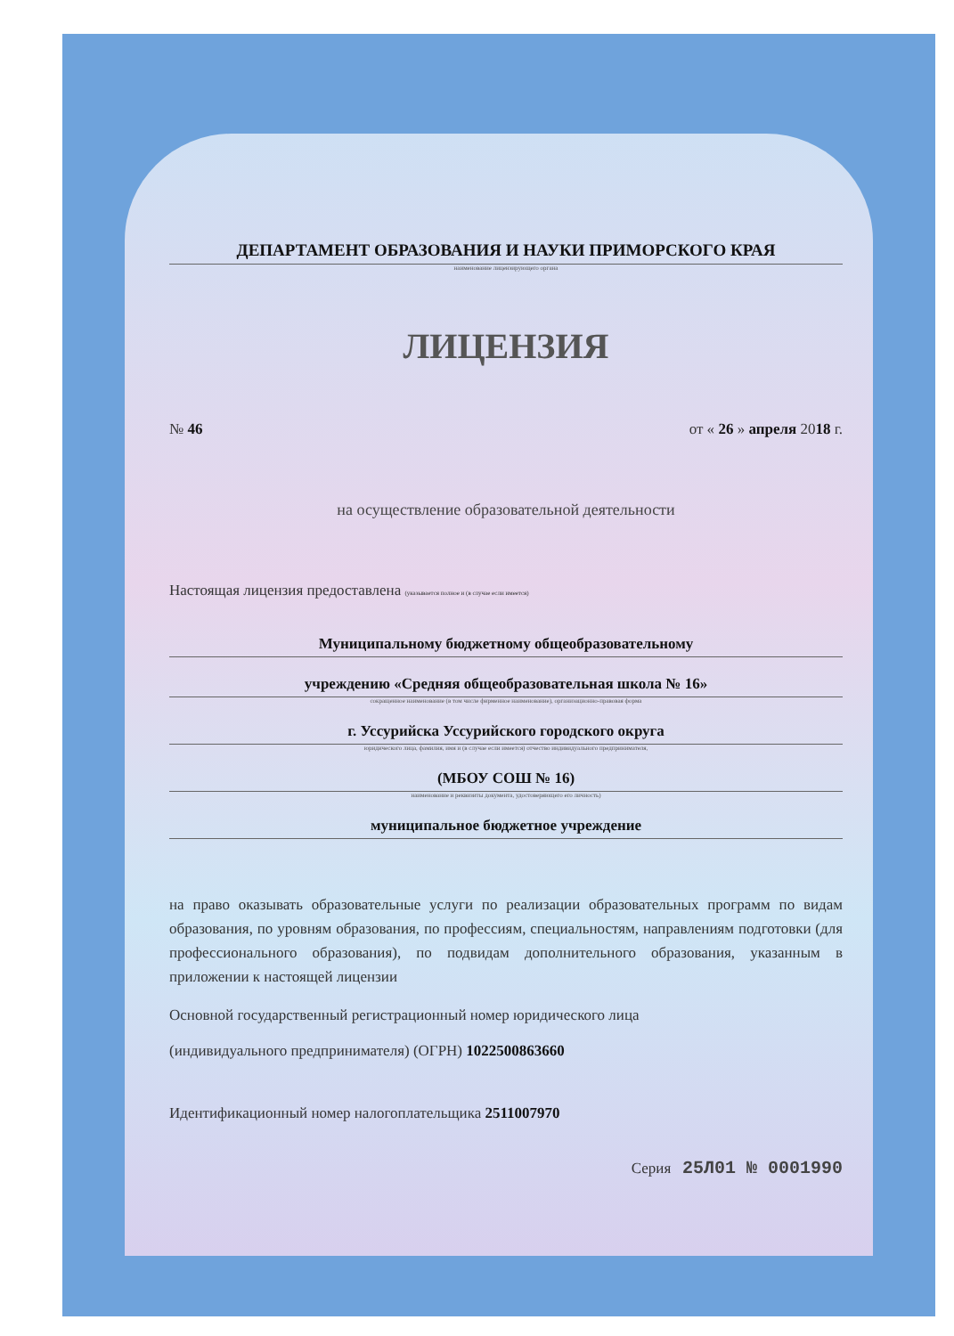ДЕПАРТАМЕНТ ОБРАЗОВАНИЯ И НАУКИ ПРИМОРСКОГО КРАЯ
наименование лицензирующего органа
ЛИЦЕНЗИЯ
№ 46 от « 26 » апреля 2018 г.
на осуществление образовательной деятельности
Настоящая лицензия предоставлена (указывается полное и (в случае если имеется)
Муниципальному бюджетному общеобразовательному
учреждению «Средняя общеобразовательная школа № 16»
сокращенное наименование (в том числе фирменное наименование), организационно-правовая форма
г. Уссурийска Уссурийского городского округа
юридического лица, фамилия, имя и (в случае если имеется) отчество индивидуального предпринимателя,
(МБОУ СОШ № 16)
наименование и реквизиты документа, удостоверяющего его личность)
муниципальное бюджетное учреждение
на право оказывать образовательные услуги по реализации образовательных программ по видам образования, по уровням образования, по профессиям, специальностям, направлениям подготовки (для профессионального образования), по подвидам дополнительного образования, указанным в приложении к настоящей лицензии
Основной государственный регистрационный номер юридического лица
(индивидуального предпринимателя) (ОГРН) 1022500863660
Идентификационный номер налогоплательщика 2511007970
Серия 25Л01 № 0001990